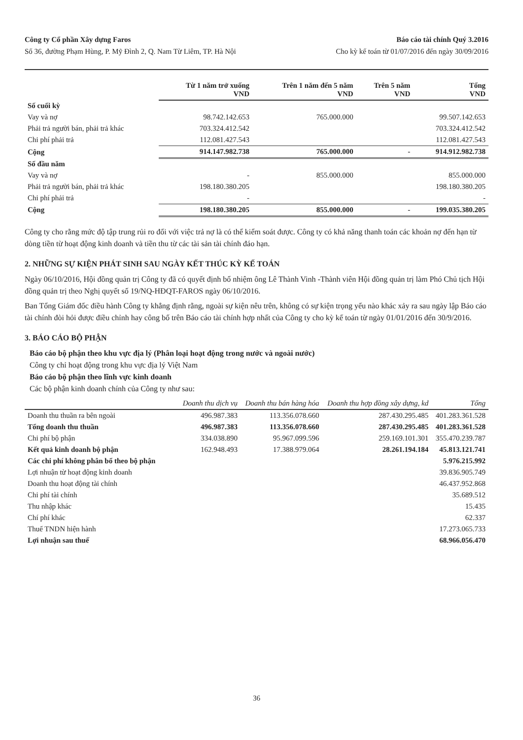Công ty Cổ phần Xây dựng Faros
Số 36, đường Phạm Hùng, P. Mỹ Đình 2, Q. Nam Từ Liêm, TP. Hà Nội
Báo cáo tài chính Quý 3.2016
Cho kỳ kế toán từ 01/07/2016 đến ngày 30/09/2016
| | Từ 1 năm trở xuống VND | Trên 1 năm đến 5 năm VND | Trên 5 năm VND | Tổng VND |
| --- | --- | --- | --- | --- |
| Số cuối kỳ | | | | |
| Vay và nợ | 98.742.142.653 | 765.000.000 | | 99.507.142.653 |
| Phải trả người bán, phải trả khác | 703.324.412.542 | | | 703.324.412.542 |
| Chi phí phải trả | 112.081.427.543 | | | 112.081.427.543 |
| Cộng | 914.147.982.738 | 765.000.000 | - | 914.912.982.738 |
| Số đầu năm | | | | |
| Vay và nợ | - | 855.000.000 | | 855.000.000 |
| Phải trả người bán, phải trả khác | 198.180.380.205 | | | 198.180.380.205 |
| Chi phí phải trả | - | | | - |
| Cộng | 198.180.380.205 | 855.000.000 | - | 199.035.380.205 |
Công ty cho rằng mức độ tập trung rủi ro đối với việc trả nợ là có thể kiểm soát được. Công ty có khả năng thanh toán các khoản nợ đến hạn từ dòng tiền từ hoạt động kinh doanh và tiền thu từ các tài sản tài chính đáo hạn.
2. NHỮNG SỰ KIỆN PHÁT SINH SAU NGÀY KẾT THÚC KỲ KẾ TOÁN
Ngày 06/10/2016, Hội đồng quản trị Công ty đã có quyết định bổ nhiệm ông Lê Thành Vinh -Thành viên Hội đồng quản trị làm Phó Chủ tịch Hội đồng quản trị theo Nghị quyết số 19/NQ-HĐQT-FAROS ngày 06/10/2016.
Ban Tổng Giám đốc điều hành Công ty khẳng định rằng, ngoài sự kiện nêu trên, không có sự kiện trọng yếu nào khác xảy ra sau ngày lập Báo cáo tài chính đòi hỏi được điều chỉnh hay công bố trên Báo cáo tài chính hợp nhất của Công ty cho kỳ kế toán từ ngày 01/01/2016 đến 30/9/2016.
3. BÁO CÁO BỘ PHẬN
Báo cáo bộ phận theo khu vực địa lý (Phân loại hoạt động trong nước và ngoài nước)
Công ty chỉ hoạt động trong khu vực địa lý Việt Nam
Báo cáo bộ phận theo lĩnh vực kinh doanh
Các bộ phận kinh doanh chính của Công ty như sau:
| | Doanh thu dịch vụ | Doanh thu bán hàng hóa | Doanh thu hợp đồng xây dựng, kd | Tổng |
| --- | --- | --- | --- | --- |
| Doanh thu thuần ra bên ngoài | 496.987.383 | 113.356.078.660 | 287.430.295.485 | 401.283.361.528 |
| Tổng doanh thu thuần | 496.987.383 | 113.356.078.660 | 287.430.295.485 | 401.283.361.528 |
| Chi phí bộ phận | 334.038.890 | 95.967.099.596 | 259.169.101.301 | 355.470.239.787 |
| Kết quả kinh doanh bộ phận | 162.948.493 | 17.388.979.064 | 28.261.194.184 | 45.813.121.741 |
| Các chi phí không phân bổ theo bộ phận | | | | 5.976.215.992 |
| Lợi nhuận từ hoạt động kinh doanh | | | | 39.836.905.749 |
| Doanh thu hoạt động tài chính | | | | 46.437.952.868 |
| Chi phí tài chính | | | | 35.689.512 |
| Thu nhập khác | | | | 15.435 |
| Chí phí khác | | | | 62.337 |
| Thuế TNDN hiện hành | | | | 17.273.065.733 |
| Lợi nhuận sau thuế | | | | 68.966.056.470 |
36